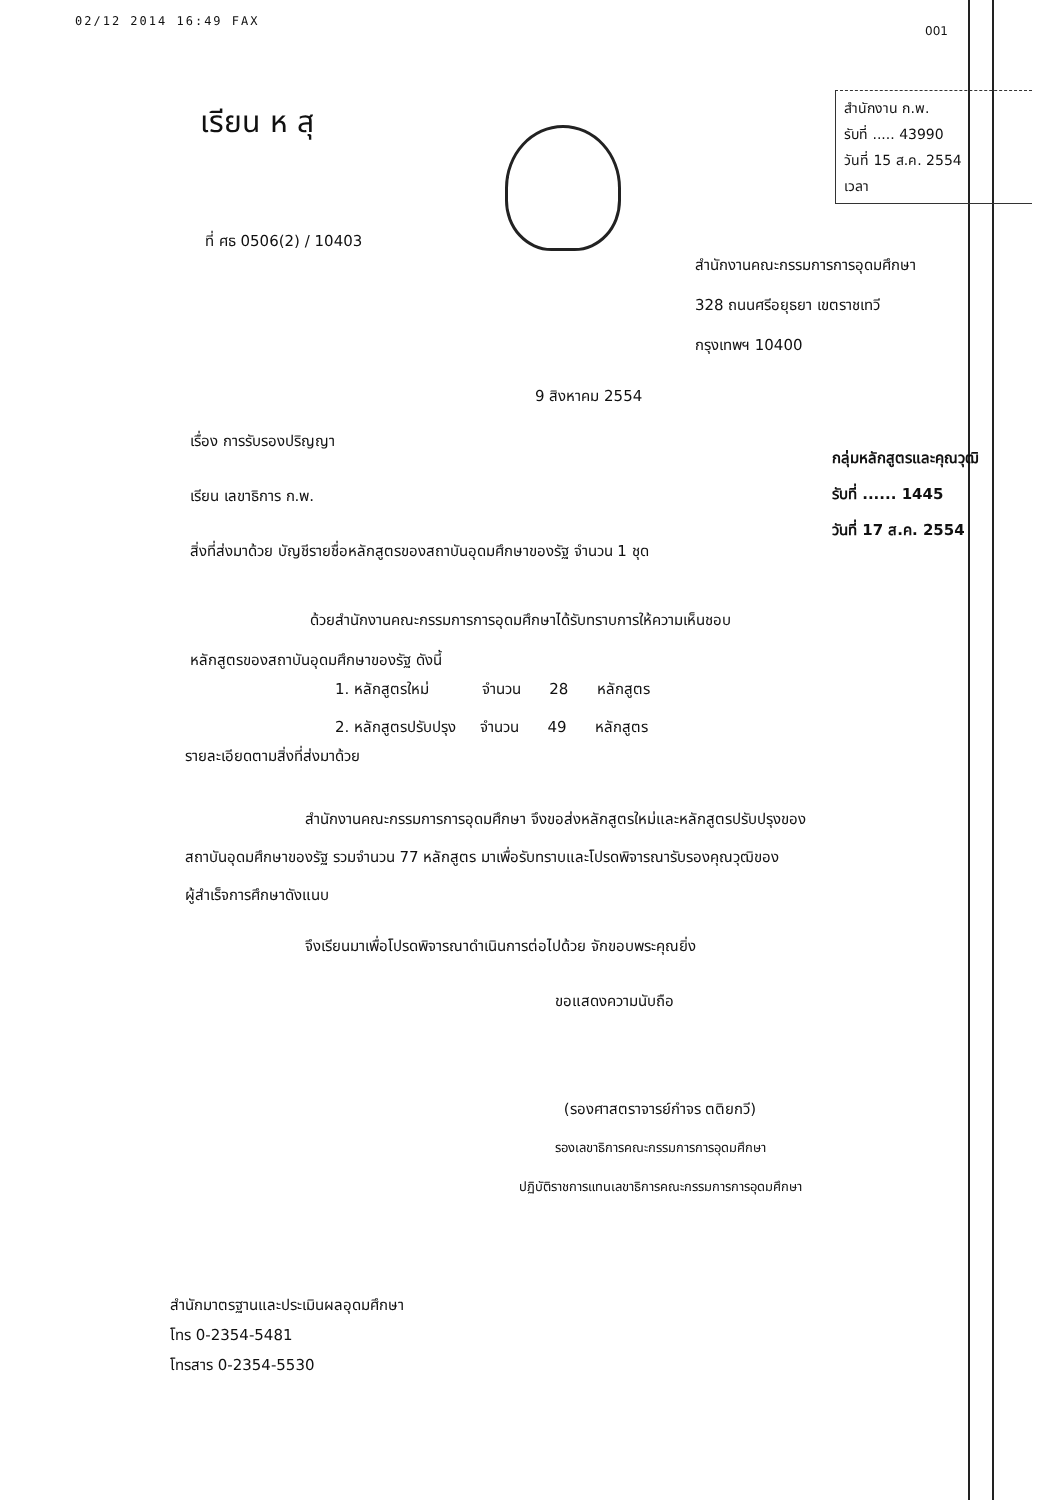02/12 2014 16:49 FAX
001
เรียน ห สุ
สำนักงาน ก.พ.
รับที่ ..... 43990
วันที่ 15 ส.ค. 2554
เวลา
ที่ ศธ 0506(2) / 10403
สำนักงานคณะกรรมการการอุดมศึกษา
328 ถนนศรีอยุธยา เขตราชเทวี
กรุงเทพฯ 10400
9 สิงหาคม 2554
เรื่อง การรับรองปริญญา
กลุ่มหลักสูตรและคุณวุฒิ
รับที่ ...... 1445
วันที่ 17 ส.ค. 2554
เรียน เลขาธิการ ก.พ.
สิ่งที่ส่งมาด้วย บัญชีรายชื่อหลักสูตรของสถาบันอุดมศึกษาของรัฐ จำนวน 1 ชุด
ด้วยสำนักงานคณะกรรมการการอุดมศึกษาได้รับทราบการให้ความเห็นชอบ
หลักสูตรของสถาบันอุดมศึกษาของรัฐ ดังนี้
1. หลักสูตรใหม่ จำนวน 28 หลักสูตร
2. หลักสูตรปรับปรุง จำนวน 49 หลักสูตร
รายละเอียดตามสิ่งที่ส่งมาด้วย
สำนักงานคณะกรรมการการอุดมศึกษา จึงขอส่งหลักสูตรใหม่และหลักสูตรปรับปรุงของ
สถาบันอุดมศึกษาของรัฐ รวมจำนวน 77 หลักสูตร มาเพื่อรับทราบและโปรดพิจารณารับรองคุณวุฒิของ
ผู้สำเร็จการศึกษาดังแนบ
จึงเรียนมาเพื่อโปรดพิจารณาดำเนินการต่อไปด้วย จักขอบพระคุณยิ่ง
ขอแสดงความนับถือ
(รองศาสตราจารย์กำจร ตติยกวี)
รองเลขาธิการคณะกรรมการการอุดมศึกษา
ปฏิบัติราชการแทนเลขาธิการคณะกรรมการการอุดมศึกษา
สำนักมาตรฐานและประเมินผลอุดมศึกษา
โทร 0-2354-5481
โทรสาร 0-2354-5530